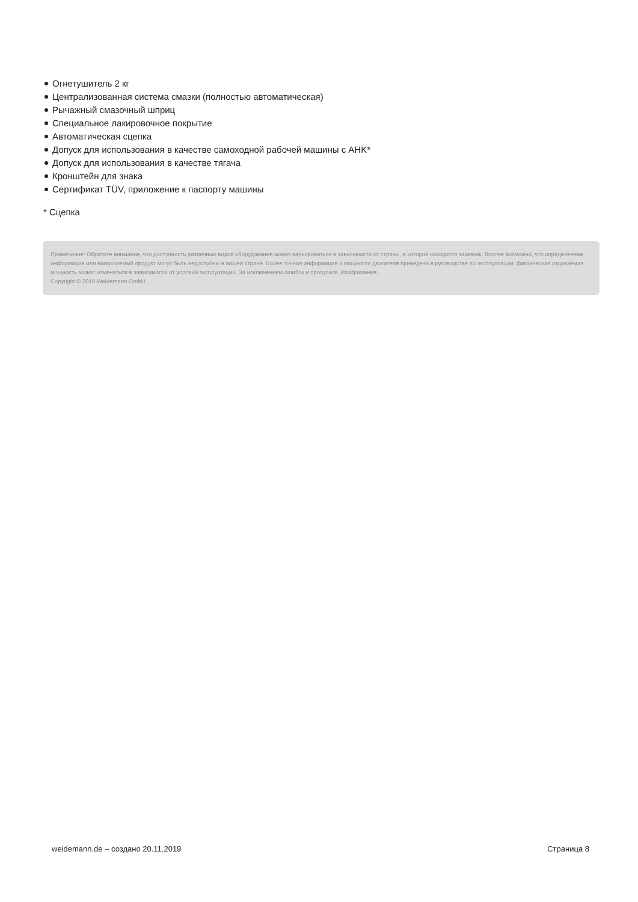Огнетушитель 2 кг
Централизованная система смазки (полностью автоматическая)
Рычажный смазочный шприц
Специальное лакировочное покрытие
Автоматическая сцепка
Допуск для использования в качестве самоходной рабочей машины с AHK*
Допуск для использования в качестве тягача
Кронштейн для знака
Сертификат TÜV, приложение к паспорту машины
* Сцепка
Примечание: Обратите внимание, что доступность различных видов оборудования может варьироваться в зависимости от страны, в которой находится заказчик. Вполне возможно, что определенная информация или выпускаемый продукт могут быть недоступны в вашей стране. Более точная информация о мощности двигателя приведена в руководстве по эксплуатации; фактическая отдаваемая мощность может изменяться в зависимости от условий эксплуатации. За исключением ошибок и пропусков. Изображения.
Copyright © 2019 Weidemann GmbH.
weidemann.de – создано 20.11.2019 Страница 8